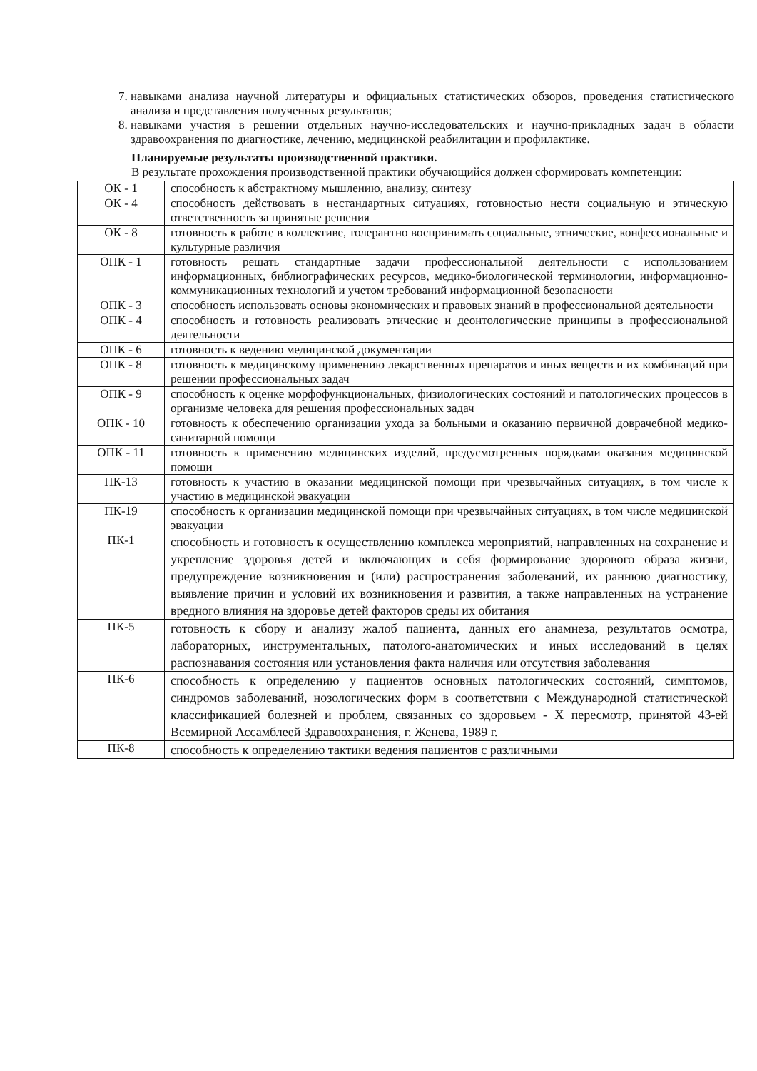7. навыками анализа научной литературы и официальных статистических обзоров, проведения статистического анализа и представления полученных результатов;
8. навыками участия в решении отдельных научно-исследовательских и научно-прикладных задач в области здравоохранения по диагностике, лечению, медицинской реабилитации и профилактике.
Планируемые результаты производственной практики.
В результате прохождения производственной практики обучающийся должен сформировать компетенции:
| ОК - 1 | способность к абстрактному мышлению, анализу, синтезу |
| ОК - 4 | способность действовать в нестандартных ситуациях, готовностью нести социальную и этическую ответственность за принятые решения |
| ОК - 8 | готовность к работе в коллективе, толерантно воспринимать социальные, этнические, конфессиональные и культурные различия |
| ОПК - 1 | готовность решать стандартные задачи профессиональной деятельности с использованием информационных, библиографических ресурсов, медико-биологической терминологии, информационно-коммуникационных технологий и учетом требований информационной безопасности |
| ОПК - 3 | способность использовать основы экономических и правовых знаний в профессиональной деятельности |
| ОПК - 4 | способность и готовность реализовать этические и деонтологические принципы в профессиональной деятельности |
| ОПК - 6 | готовность к ведению медицинской документации |
| ОПК - 8 | готовность к медицинскому применению лекарственных препаратов и иных веществ и их комбинаций при решении профессиональных задач |
| ОПК - 9 | способность к оценке морфофункциональных, физиологических состояний и патологических процессов в организме человека для решения профессиональных задач |
| ОПК - 10 | готовность к обеспечению организации ухода за больными и оказанию первичной доврачебной медико-санитарной помощи |
| ОПК - 11 | готовность к применению медицинских изделий, предусмотренных порядками оказания медицинской помощи |
| ПК-13 | готовность к участию в оказании медицинской помощи при чрезвычайных ситуациях, в том числе к участию в медицинской эвакуации |
| ПК-19 | способность к организации медицинской помощи при чрезвычайных ситуациях, в том числе медицинской эвакуации |
| ПК-1 | способность и готовность к осуществлению комплекса мероприятий, направленных на сохранение и укрепление здоровья детей и включающих в себя формирование здорового образа жизни, предупреждение возникновения и (или) распространения заболеваний, их раннюю диагностику, выявление причин и условий их возникновения и развития, а также направленных на устранение вредного влияния на здоровье детей факторов среды их обитания |
| ПК-5 | готовность к сбору и анализу жалоб пациента, данных его анамнеза, результатов осмотра, лабораторных, инструментальных, патолого-анатомических и иных исследований в целях распознавания состояния или установления факта наличия или отсутствия заболевания |
| ПК-6 | способность к определению у пациентов основных патологических состояний, симптомов, синдромов заболеваний, нозологических форм в соответствии с Международной статистической классификацией болезней и проблем, связанных со здоровьем - X пересмотр, принятой 43-ей Всемирной Ассамблеей Здравоохранения, г. Женева, 1989 г. |
| ПК-8 | способность к определению тактики ведения пациентов с различными |